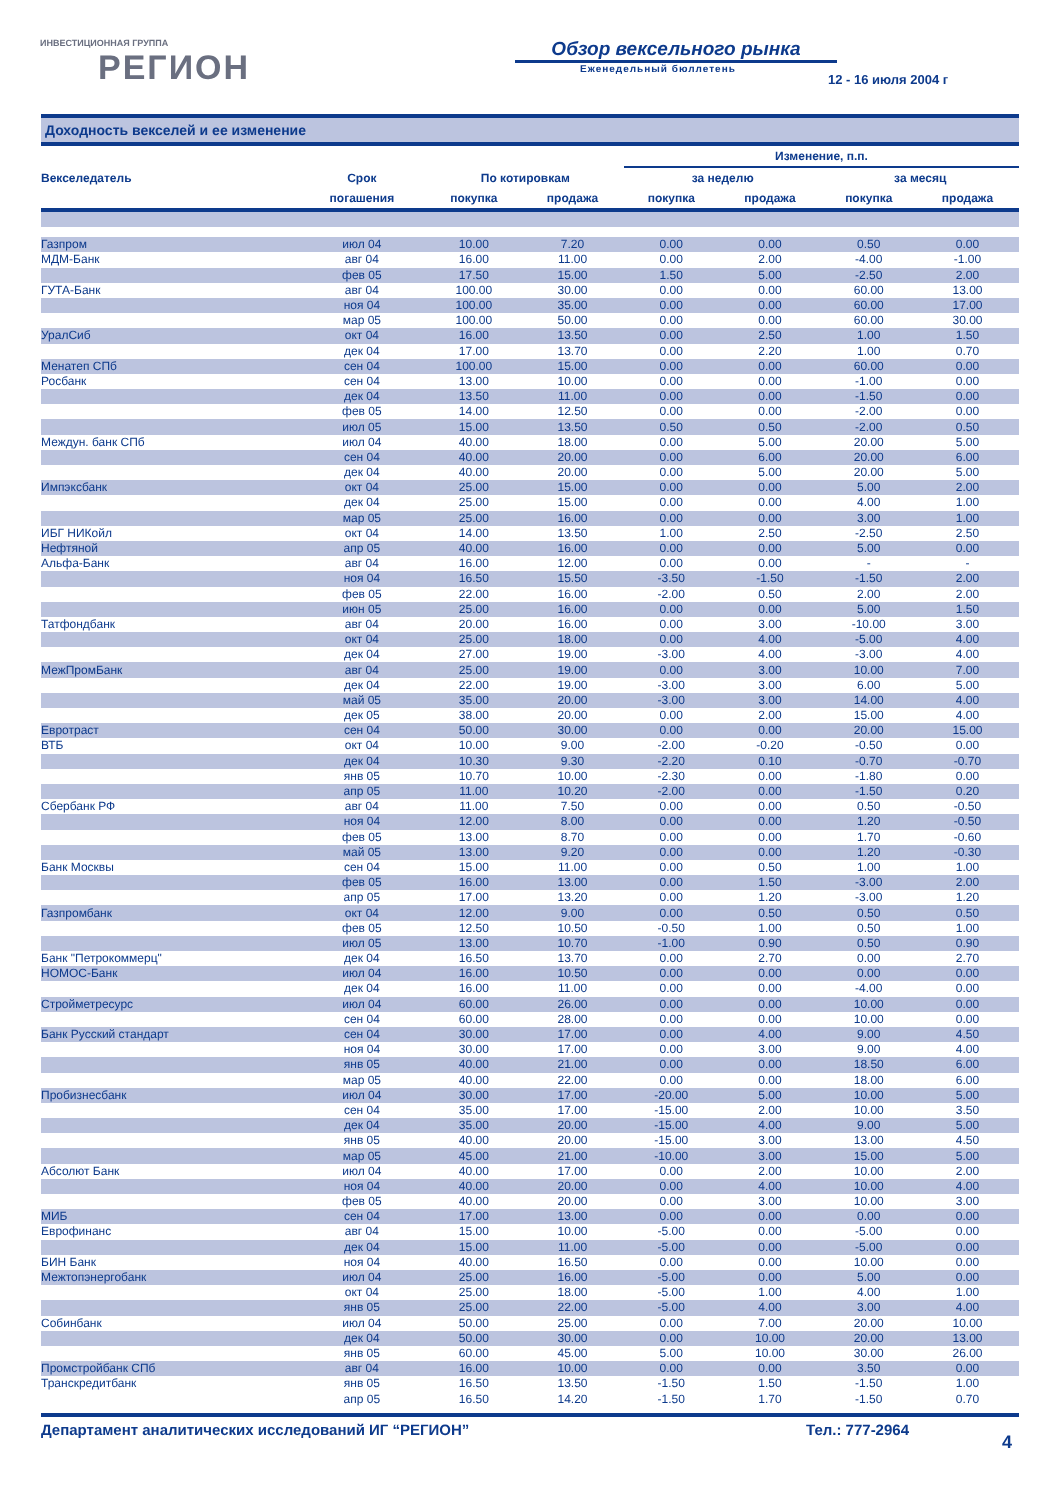ИНВЕСТИЦИОННАЯ ГРУППА
РЕГИОН
Обзор вексельного рынка
Еженедельный бюллетень
12 - 16 июля 2004 г
Доходность векселей и ее изменение
| | | | | Изменение, п.п. | | | |
| --- | --- | --- | --- | --- | --- | --- | --- |
| Векселедатель | Срок | По котировкам | | за неделю | | за месяц | |
| | погашения | покупка | продажа | покупка | продажа | покупка | продажа |
| Газпром | июл 04 | 10.00 | 7.20 | 0.00 | 0.00 | 0.50 | 0.00 |
| МДМ-Банк | авг 04 | 16.00 | 11.00 | 0.00 | 2.00 | -4.00 | -1.00 |
| | фев 05 | 17.50 | 15.00 | 1.50 | 5.00 | -2.50 | 2.00 |
| ГУТА-Банк | авг 04 | 100.00 | 30.00 | 0.00 | 0.00 | 60.00 | 13.00 |
| | ноя 04 | 100.00 | 35.00 | 0.00 | 0.00 | 60.00 | 17.00 |
| | мар 05 | 100.00 | 50.00 | 0.00 | 0.00 | 60.00 | 30.00 |
| УралСиб | окт 04 | 16.00 | 13.50 | 0.00 | 2.50 | 1.00 | 1.50 |
| | дек 04 | 17.00 | 13.70 | 0.00 | 2.20 | 1.00 | 0.70 |
| Менатеп СПб | сен 04 | 100.00 | 15.00 | 0.00 | 0.00 | 60.00 | 0.00 |
| Росбанк | сен 04 | 13.00 | 10.00 | 0.00 | 0.00 | -1.00 | 0.00 |
| | дек 04 | 13.50 | 11.00 | 0.00 | 0.00 | -1.50 | 0.00 |
| | фев 05 | 14.00 | 12.50 | 0.00 | 0.00 | -2.00 | 0.00 |
| | июл 05 | 15.00 | 13.50 | 0.50 | 0.50 | -2.00 | 0.50 |
| Междун. банк СПб | июл 04 | 40.00 | 18.00 | 0.00 | 5.00 | 20.00 | 5.00 |
| | сен 04 | 40.00 | 20.00 | 0.00 | 6.00 | 20.00 | 6.00 |
| | дек 04 | 40.00 | 20.00 | 0.00 | 5.00 | 20.00 | 5.00 |
| Импэксбанк | окт 04 | 25.00 | 15.00 | 0.00 | 0.00 | 5.00 | 2.00 |
| | дек 04 | 25.00 | 15.00 | 0.00 | 0.00 | 4.00 | 1.00 |
| | мар 05 | 25.00 | 16.00 | 0.00 | 0.00 | 3.00 | 1.00 |
| ИБГ НИКойл | окт 04 | 14.00 | 13.50 | 1.00 | 2.50 | -2.50 | 2.50 |
| Нефтяной | апр 05 | 40.00 | 16.00 | 0.00 | 0.00 | 5.00 | 0.00 |
| Альфа-Банк | авг 04 | 16.00 | 12.00 | 0.00 | 0.00 | - | - |
| | ноя 04 | 16.50 | 15.50 | -3.50 | -1.50 | -1.50 | 2.00 |
| | фев 05 | 22.00 | 16.00 | -2.00 | 0.50 | 2.00 | 2.00 |
| | июн 05 | 25.00 | 16.00 | 0.00 | 0.00 | 5.00 | 1.50 |
| Татфондбанк | авг 04 | 20.00 | 16.00 | 0.00 | 3.00 | -10.00 | 3.00 |
| | окт 04 | 25.00 | 18.00 | 0.00 | 4.00 | -5.00 | 4.00 |
| | дек 04 | 27.00 | 19.00 | -3.00 | 4.00 | -3.00 | 4.00 |
| МежПромБанк | авг 04 | 25.00 | 19.00 | 0.00 | 3.00 | 10.00 | 7.00 |
| | дек 04 | 22.00 | 19.00 | -3.00 | 3.00 | 6.00 | 5.00 |
| | май 05 | 35.00 | 20.00 | -3.00 | 3.00 | 14.00 | 4.00 |
| | дек 05 | 38.00 | 20.00 | 0.00 | 2.00 | 15.00 | 4.00 |
| Евротраст | сен 04 | 50.00 | 30.00 | 0.00 | 0.00 | 20.00 | 15.00 |
| ВТБ | окт 04 | 10.00 | 9.00 | -2.00 | -0.20 | -0.50 | 0.00 |
| | дек 04 | 10.30 | 9.30 | -2.20 | 0.10 | -0.70 | -0.70 |
| | янв 05 | 10.70 | 10.00 | -2.30 | 0.00 | -1.80 | 0.00 |
| | апр 05 | 11.00 | 10.20 | -2.00 | 0.00 | -1.50 | 0.20 |
| Сбербанк РФ | авг 04 | 11.00 | 7.50 | 0.00 | 0.00 | 0.50 | -0.50 |
| | ноя 04 | 12.00 | 8.00 | 0.00 | 0.00 | 1.20 | -0.50 |
| | фев 05 | 13.00 | 8.70 | 0.00 | 0.00 | 1.70 | -0.60 |
| | май 05 | 13.00 | 9.20 | 0.00 | 0.00 | 1.20 | -0.30 |
| Банк Москвы | сен 04 | 15.00 | 11.00 | 0.00 | 0.50 | 1.00 | 1.00 |
| | фев 05 | 16.00 | 13.00 | 0.00 | 1.50 | -3.00 | 2.00 |
| | апр 05 | 17.00 | 13.20 | 0.00 | 1.20 | -3.00 | 1.20 |
| Газпромбанк | окт 04 | 12.00 | 9.00 | 0.00 | 0.50 | 0.50 | 0.50 |
| | фев 05 | 12.50 | 10.50 | -0.50 | 1.00 | 0.50 | 1.00 |
| | июл 05 | 13.00 | 10.70 | -1.00 | 0.90 | 0.50 | 0.90 |
| Банк "Петрокоммерц" | дек 04 | 16.50 | 13.70 | 0.00 | 2.70 | 0.00 | 2.70 |
| НОМОС-Банк | июл 04 | 16.00 | 10.50 | 0.00 | 0.00 | 0.00 | 0.00 |
| | дек 04 | 16.00 | 11.00 | 0.00 | 0.00 | -4.00 | 0.00 |
| Стройметресурс | июл 04 | 60.00 | 26.00 | 0.00 | 0.00 | 10.00 | 0.00 |
| | сен 04 | 60.00 | 28.00 | 0.00 | 0.00 | 10.00 | 0.00 |
| Банк Русский стандарт | сен 04 | 30.00 | 17.00 | 0.00 | 4.00 | 9.00 | 4.50 |
| | ноя 04 | 30.00 | 17.00 | 0.00 | 3.00 | 9.00 | 4.00 |
| | янв 05 | 40.00 | 21.00 | 0.00 | 0.00 | 18.50 | 6.00 |
| | мар 05 | 40.00 | 22.00 | 0.00 | 0.00 | 18.00 | 6.00 |
| Пробизнесбанк | июл 04 | 30.00 | 17.00 | -20.00 | 5.00 | 10.00 | 5.00 |
| | сен 04 | 35.00 | 17.00 | -15.00 | 2.00 | 10.00 | 3.50 |
| | дек 04 | 35.00 | 20.00 | -15.00 | 4.00 | 9.00 | 5.00 |
| | янв 05 | 40.00 | 20.00 | -15.00 | 3.00 | 13.00 | 4.50 |
| | мар 05 | 45.00 | 21.00 | -10.00 | 3.00 | 15.00 | 5.00 |
| Абсолют Банк | июл 04 | 40.00 | 17.00 | 0.00 | 2.00 | 10.00 | 2.00 |
| | ноя 04 | 40.00 | 20.00 | 0.00 | 4.00 | 10.00 | 4.00 |
| | фев 05 | 40.00 | 20.00 | 0.00 | 3.00 | 10.00 | 3.00 |
| МИБ | сен 04 | 17.00 | 13.00 | 0.00 | 0.00 | 0.00 | 0.00 |
| Еврофинанс | авг 04 | 15.00 | 10.00 | -5.00 | 0.00 | -5.00 | 0.00 |
| | дек 04 | 15.00 | 11.00 | -5.00 | 0.00 | -5.00 | 0.00 |
| БИН Банк | ноя 04 | 40.00 | 16.50 | 0.00 | 0.00 | 10.00 | 0.00 |
| Межтопэнергобанк | июл 04 | 25.00 | 16.00 | -5.00 | 0.00 | 5.00 | 0.00 |
| | окт 04 | 25.00 | 18.00 | -5.00 | 1.00 | 4.00 | 1.00 |
| | янв 05 | 25.00 | 22.00 | -5.00 | 4.00 | 3.00 | 4.00 |
| Собинбанк | июл 04 | 50.00 | 25.00 | 0.00 | 7.00 | 20.00 | 10.00 |
| | дек 04 | 50.00 | 30.00 | 0.00 | 10.00 | 20.00 | 13.00 |
| | янв 05 | 60.00 | 45.00 | 5.00 | 10.00 | 30.00 | 26.00 |
| Промстройбанк СПб | авг 04 | 16.00 | 10.00 | 0.00 | 0.00 | 3.50 | 0.00 |
| Транскредитбанк | янв 05 | 16.50 | 13.50 | -1.50 | 1.50 | -1.50 | 1.00 |
| | апр 05 | 16.50 | 14.20 | -1.50 | 1.70 | -1.50 | 0.70 |
Департамент аналитических исследований ИГ “РЕГИОН” Тел.: 777-2964
4